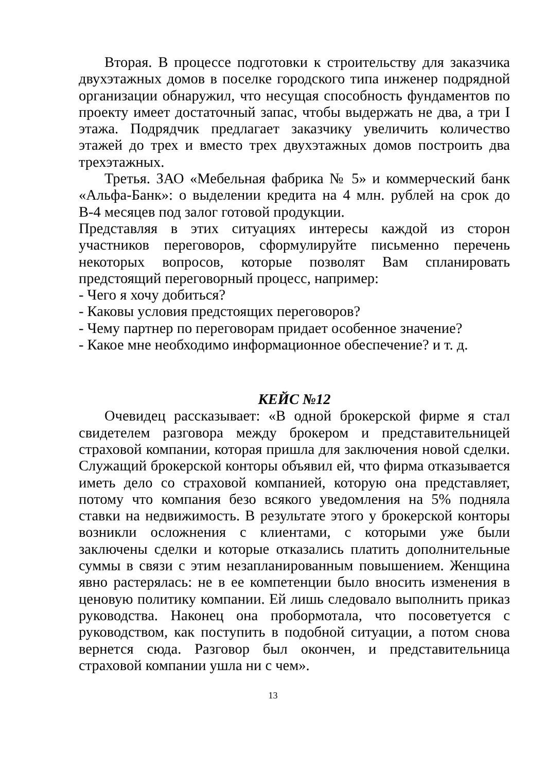Вторая. В процессе подготовки к строительству для заказчика двухэтажных домов в поселке городского типа инженер подрядной организации обнаружил, что несущая способность фундаментов по проекту имеет достаточный запас, чтобы выдержать не два, а три I этажа. Подрядчик предлагает заказчику увеличить количество этажей до трех и вместо трех двухэтажных домов построить два трехэтажных.
Третья. ЗАО «Мебельная фабрика № 5» и коммерческий банк «Альфа-Банк»: о выделении кредита на 4 млн. рублей на срок до В-4 месяцев под залог готовой продукции.
Представляя в этих ситуациях интересы каждой из сторон участников переговоров, сформулируйте письменно перечень некоторых вопросов, которые позволят Вам спланировать предстоящий переговорный процесс, например:
- Чего я хочу добиться?
- Каковы условия предстоящих переговоров?
- Чему партнер по переговорам придает особенное значение?
- Какое мне необходимо информационное обеспечение? и т. д.
КЕЙС №12
Очевидец рассказывает: «В одной брокерской фирме я стал свидетелем разговора между брокером и представительницей страховой компании, которая пришла для заключения новой сделки. Служащий брокерской конторы объявил ей, что фирма отказывается иметь дело со страховой компанией, которую она представляет, потому что компания безо всякого уведомления на 5% подняла ставки на недвижимость. В результате этого у брокерской конторы возникли осложнения с клиентами, с которыми уже были заключены сделки и которые отказались платить дополнительные суммы в связи с этим незапланированным повышением. Женщина явно растерялась: не в ее компетенции было вносить изменения в ценовую политику компании. Ей лишь следовало выполнить приказ руководства. Наконец она пробормотала, что посоветуется с руководством, как поступить в подобной ситуации, а потом снова вернется сюда. Разговор был окончен, и представительница страховой компании ушла ни с чем».
13